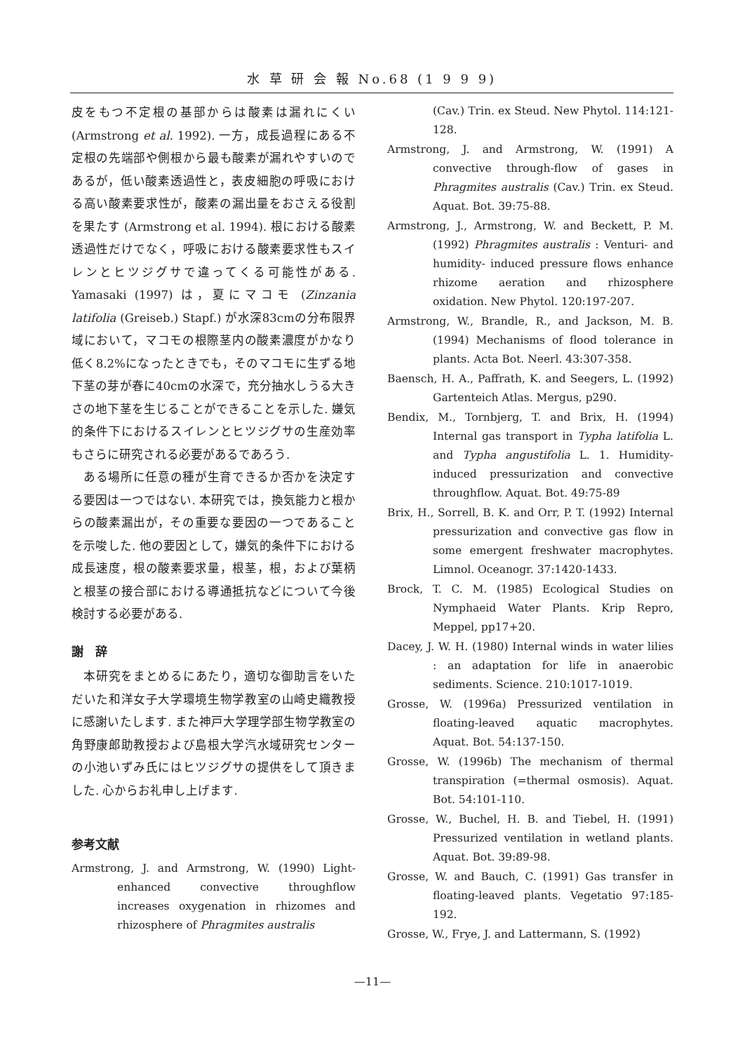水 草 研 会 報 No.68 (1 9 9 9)
皮をもつ不定根の基部からは酸素は漏れにくい(Armstrong et al. 1992). 一方，成長過程にある不定根の先端部や側根から最も酸素が漏れやすいのであるが，低い酸素透過性と，表皮細胞の呼吸における高い酸素要求性が，酸素の漏出量をおさえる役割を果たす (Armstrong et al. 1994). 根における酸素透過性だけでなく，呼吸における酸素要求性もスイレンとヒツジグサで違ってくる可能性がある. Yamasaki (1997) は，夏にマコモ (Zinzania latifolia (Greiseb.) Stapf.) が水深83cmの分布限界域において，マコモの根際茎内の酸素濃度がかなり低く8.2%になったときでも，そのマコモに生ずる地下茎の芽が春に40cmの水深で，充分抽水しうる大きさの地下茎を生じることができることを示した. 嫌気的条件下におけるスイレンとヒツジグサの生産効率もさらに研究される必要があるであろう.
 ある場所に任意の種が生育できるか否かを決定する要因は一つではない. 本研究では，換気能力と根からの酸素漏出が，その重要な要因の一つであることを示唆した. 他の要因として，嫌気的条件下における成長速度，根の酸素要求量，根茎，根，および葉柄と根茎の接合部における導通抵抗などについて今後検討する必要がある.
謝　辞
 本研究をまとめるにあたり，適切な御助言をいただいた和洋女子大学環境生物学教室の山崎史織教授に感謝いたします. また神戸大学理学部生物学教室の角野康郎助教授および島根大学汽水域研究センターの小池いずみ氏にはヒツジグサの提供をして頂きました. 心からお礼申し上げます.
参考文献
Armstrong, J. and Armstrong, W. (1990) Light-enhanced convective throughflow increases oxygenation in rhizomes and rhizosphere of Phragmites australis
(Cav.) Trin. ex Steud. New Phytol. 114:121-128.
Armstrong, J. and Armstrong, W. (1991) A convective through-flow of gases in Phragmites australis (Cav.) Trin. ex Steud. Aquat. Bot. 39:75-88.
Armstrong, J., Armstrong, W. and Beckett, P. M. (1992) Phragmites australis : Venturi- and humidity- induced pressure flows enhance rhizome aeration and rhizosphere oxidation. New Phytol. 120:197-207.
Armstrong, W., Brandle, R., and Jackson, M. B. (1994) Mechanisms of flood tolerance in plants. Acta Bot. Neerl. 43:307-358.
Baensch, H. A., Paffrath, K. and Seegers, L. (1992) Gartenteich Atlas. Mergus, p290.
Bendix, M., Tornbjerg, T. and Brix, H. (1994) Internal gas transport in Typha latifolia L. and Typha angustifolia L. 1. Humidity-induced pressurization and convective throughflow. Aquat. Bot. 49:75-89
Brix, H., Sorrell, B. K. and Orr, P. T. (1992) Internal pressurization and convective gas flow in some emergent freshwater macrophytes. Limnol. Oceanogr. 37:1420-1433.
Brock, T. C. M. (1985) Ecological Studies on Nymphaeid Water Plants. Krip Repro, Meppel, pp17+20.
Dacey, J. W. H. (1980) Internal winds in water lilies : an adaptation for life in anaerobic sediments. Science. 210:1017-1019.
Grosse, W. (1996a) Pressurized ventilation in floating-leaved aquatic macrophytes. Aquat. Bot. 54:137-150.
Grosse, W. (1996b) The mechanism of thermal transpiration (=thermal osmosis). Aquat. Bot. 54:101-110.
Grosse, W., Buchel, H. B. and Tiebel, H. (1991) Pressurized ventilation in wetland plants. Aquat. Bot. 39:89-98.
Grosse, W. and Bauch, C. (1991) Gas transfer in floating-leaved plants. Vegetatio 97:185-192.
Grosse, W., Frye, J. and Lattermann, S. (1992)
—11—